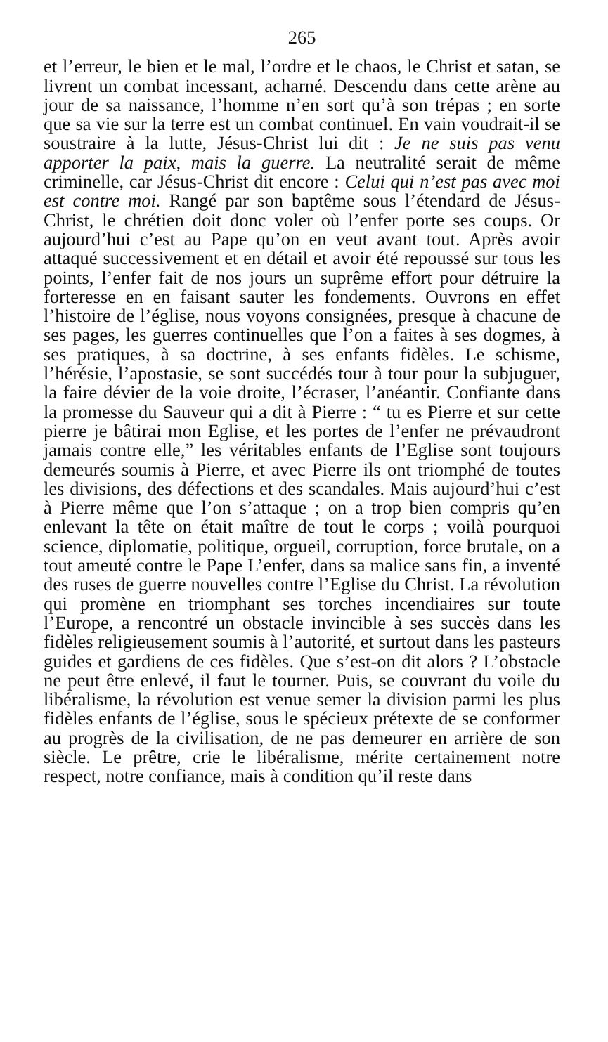265
et l’erreur, le bien et le mal, l’ordre et le chaos, le Christ et satan, se livrent un combat incessant, acharné. Descendu dans cette arène au jour de sa naissance, l’homme n’en sort qu’à son trépas ; en sorte que sa vie sur la terre est un combat continuel. En vain voudrait-il se soustraire à la lutte, Jésus-Christ lui dit : Je ne suis pas venu apporter la paix, mais la guerre. La neutralité serait de même criminelle, car Jésus-Christ dit encore : Celui qui n’est pas avec moi est contre moi. Rangé par son baptême sous l’étendard de Jésus-Christ, le chrétien doit donc voler où l’enfer porte ses coups. Or aujourd’hui c’est au Pape qu’on en veut avant tout. Après avoir attaqué successivement et en détail et avoir été repoussé sur tous les points, l’enfer fait de nos jours un suprême effort pour détruire la forteresse en en faisant sauter les fondements. Ouvrons en effet l’histoire de l’église, nous voyons consignées, presque à chacune de ses pages, les guerres continuelles que l’on a faites à ses dogmes, à ses pratiques, à sa doctrine, à ses enfants fidèles. Le schisme, l’hérésie, l’apostasie, se sont succédés tour à tour pour la subjuguer, la faire dévier de la voie droite, l’écraser, l’anéantir. Confiante dans la promesse du Sauveur qui a dit à Pierre : “ tu es Pierre et sur cette pierre je bâtirai mon Eglise, et les portes de l’enfer ne prévaudront jamais contre elle,” les véritables enfants de l’Eglise sont toujours demeurés soumis à Pierre, et avec Pierre ils ont triomphé de toutes les divisions, des défections et des scandales. Mais aujourd’hui c’est à Pierre même que l’on s’attaque ; on a trop bien compris qu’en enlevant la tête on était maître de tout le corps ; voilà pourquoi science, diplomatie, politique, orgueil, corruption, force brutale, on a tout ameuté contre le Pape L’enfer, dans sa malice sans fin, a inventé des ruses de guerre nouvelles contre l’Eglise du Christ. La révolution qui promène en triomphant ses torches incendiaires sur toute l’Europe, a rencontré un obstacle invincible à ses succès dans les fidèles religieusement soumis à l’autorité, et surtout dans les pasteurs guides et gardiens de ces fidèles. Que s’est-on dit alors ? L’obstacle ne peut être enlevé, il faut le tourner. Puis, se couvrant du voile du libéralisme, la révolution est venue semer la division parmi les plus fidèles enfants de l’église, sous le spécieux prétexte de se conformer au progrès de la civilisation, de ne pas demeurer en arrière de son siècle. Le prêtre, crie le libéralisme, mérite certainement notre respect, notre confiance, mais à condition qu’il reste dans